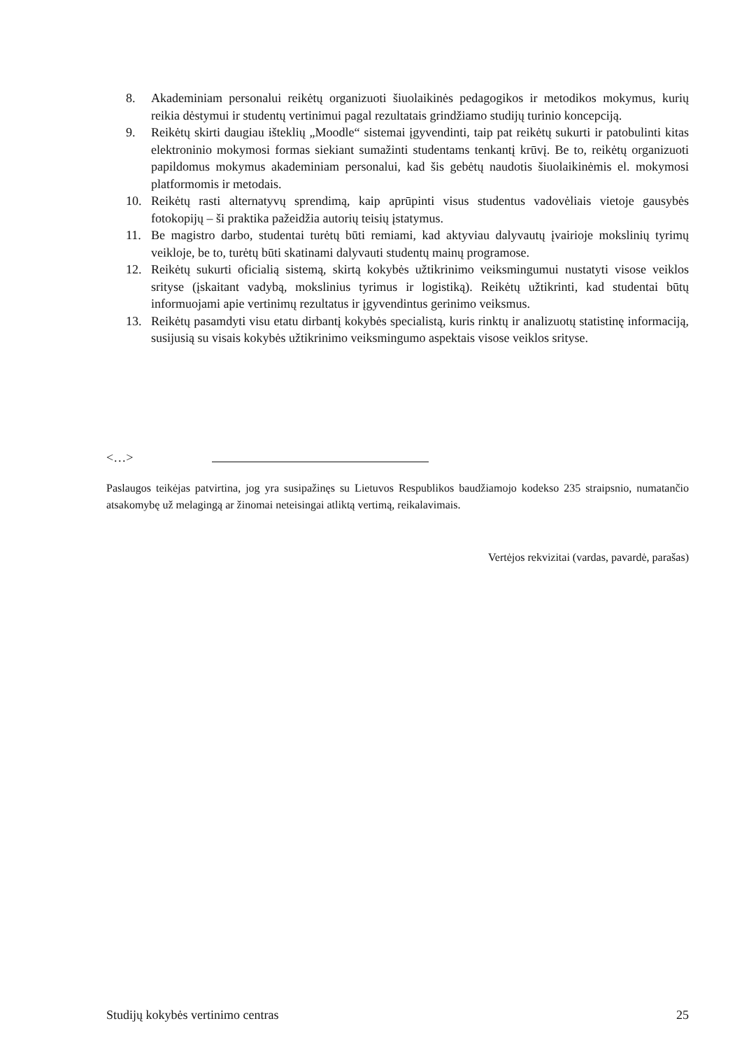8. Akademiniam personalui reikėtų organizuoti šiuolaikinės pedagogikos ir metodikos mokymus, kurių reikia dėstymui ir studentų vertinimui pagal rezultatais grindžiamo studijų turinio koncepciją.
9. Reikėtų skirti daugiau išteklių „Moodle“ sistemai įgyvendinti, taip pat reikėtų sukurti ir patobulinti kitas elektroninio mokymosi formas siekiant sumažinti studentams tenkantį krūvį. Be to, reikėtų organizuoti papildomus mokymus akademiniam personalui, kad šis gebėtų naudotis šiuolaikinėmis el. mokymosi platformomis ir metodais.
10. Reikėtų rasti alternatyvų sprendimą, kaip aprūpinti visus studentus vadovėliais vietoje gausybės fotokopijų – ši praktika pažeidžia autorių teisių įstatymus.
11. Be magistro darbo, studentai turėtų būti remiami, kad aktyviau dalyvautų įvairioje mokslinių tyrimų veikloje, be to, turėtų būti skatinami dalyvauti studentų mainų programose.
12. Reikėtų sukurti oficialią sistemą, skirtą kokybės užtikrinimo veiksmingumui nustatyti visose veiklos srityse (įskaitant vadybą, mokslinius tyrimus ir logistiką). Reikėtų užtikrinti, kad studentai būtų informuojami apie vertinimų rezultatus ir įgyvendintus gerinimo veiksmus.
13. Reikėtų pasamdyti visu etatu dirbantį kokybės specialistą, kuris rinktų ir analizuotų statistinę informaciją, susijusią su visais kokybės užtikrinimo veiksmingumo aspektais visose veiklos srityse.
<…>
Paslaugos teikėjas patvirtina, jog yra susipažinęs su Lietuvos Respublikos baudžiamojo kodekso 235 straipsnio, numatančio atsakomybę už melagingą ar žinomai neteisingai atliktą vertimą, reikalavimais.
Vertėjos rekvizitai (vardas, pavardė, parašas)
Studijų kokybės vertinimo centras 25